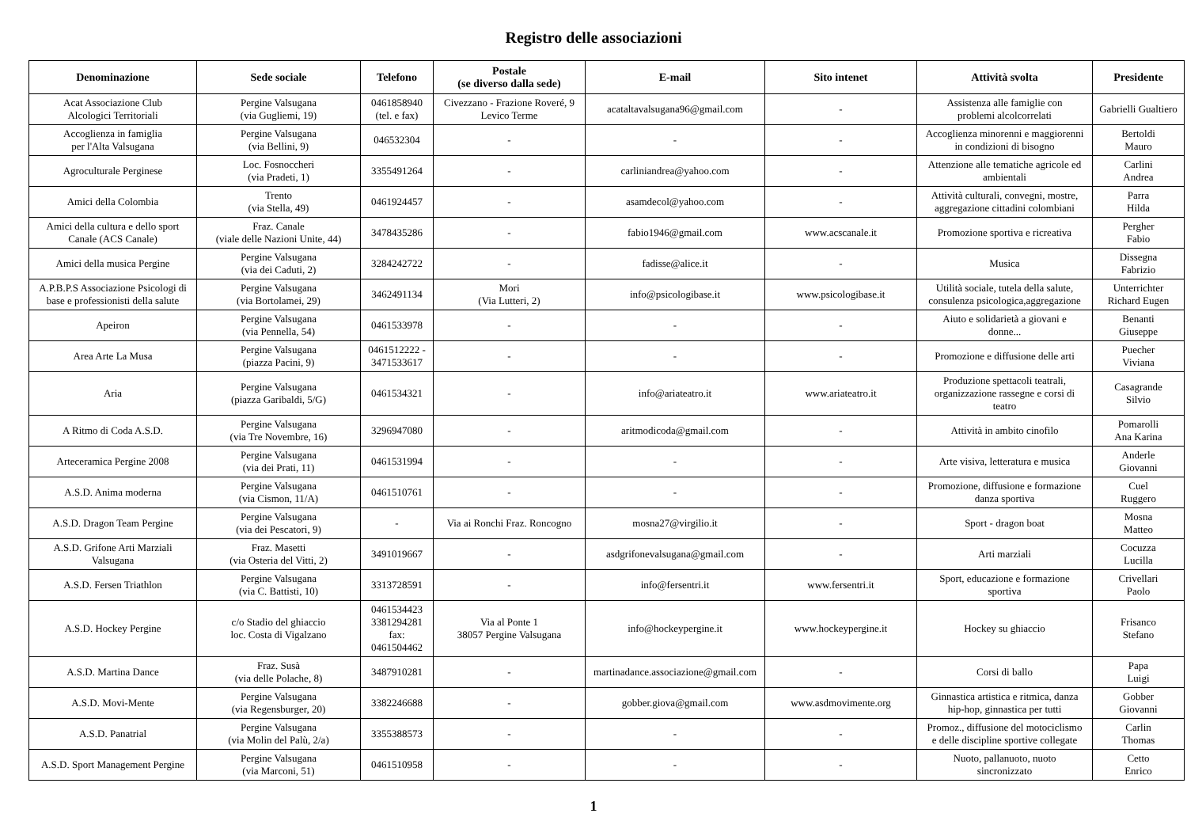Registro delle associazioni
| Denominazione | Sede sociale | Telefono | Postale (se diverso dalla sede) | E-mail | Sito intenet | Attività svolta | Presidente |
| --- | --- | --- | --- | --- | --- | --- | --- |
| Acat Associazione Club Alcologici Territoriali | Pergine Valsugana (via Gugliemi, 19) | 0461858940 (tel. e fax) | Civezzano - Frazione Roveré, 9 Levico Terme | acataltavalsugana96@gmail.com | - | Assistenza alle famiglie con problemi alcolcorrelati | Gabrielli Gualtiero |
| Accoglienza in famiglia per l'Alta Valsugana | Pergine Valsugana (via Bellini, 9) | 046532304 | - | - | - | Accoglienza minorenni e maggiorenni in condizioni di bisogno | Bertoldi Mauro |
| Agroculturale Perginese | Loc. Fosnoccheri (via Pradeti, 1) | 3355491264 | - | carliniandrea@yahoo.com | - | Attenzione alle tematiche agricole ed ambientali | Carlini Andrea |
| Amici della Colombia | Trento (via Stella, 49) | 0461924457 | - | asamdecol@yahoo.com | - | Attività culturali, convegni, mostre, aggregazione cittadini colombiani | Parra Hilda |
| Amici della cultura e dello sport Canale (ACS Canale) | Fraz. Canale (viale delle Nazioni Unite, 44) | 3478435286 | - | fabio1946@gmail.com | www.acscanale.it | Promozione sportiva e ricreativa | Pergher Fabio |
| Amici della musica Pergine | Pergine Valsugana (via dei Caduti, 2) | 3284242722 | - | fadisse@alice.it | - | Musica | Dissegna Fabrizio |
| A.P.B.P.S Associazione Psicologi di base e professionisti della salute | Pergine Valsugana (via Bortolamei, 29) | 3462491134 | Mori (Via Lutteri, 2) | info@psicologibase.it | www.psicologibase.it | Utilità sociale, tutela della salute, consulenza psicologica,aggregazione | Unterrichter Richard Eugen |
| Apeiron | Pergine Valsugana (via Pennella, 54) | 0461533978 | - | - | - | Aiuto e solidarietà a giovani e donne... | Benanti Giuseppe |
| Area Arte La Musa | Pergine Valsugana (piazza Pacini, 9) | 0461512222 - 3471533617 | - | - | - | Promozione e diffusione delle arti | Puecher Viviana |
| Aria | Pergine Valsugana (piazza Garibaldi, 5/G) | 0461534321 | - | info@ariateatro.it | www.ariateatro.it | Produzione spettacoli teatrali, organizzazione rassegne e corsi di teatro | Casagrande Silvio |
| A Ritmo di Coda A.S.D. | Pergine Valsugana (via Tre Novembre, 16) | 3296947080 | - | aritmodicoda@gmail.com | - | Attività in ambito cinofilo | Pomarolli Ana Karina |
| Arteceramica Pergine 2008 | Pergine Valsugana (via dei Prati, 11) | 0461531994 | - | - | - | Arte visiva, letteratura e musica | Anderle Giovanni |
| A.S.D. Anima moderna | Pergine Valsugana (via Cismon, 11/A) | 0461510761 | - | - | - | Promozione, diffusione e formazione danza sportiva | Cuel Ruggero |
| A.S.D. Dragon Team Pergine | Pergine Valsugana (via dei Pescatori, 9) | - | Via ai Ronchi Fraz. Roncogno | mosna27@virgilio.it | - | Sport - dragon boat | Mosna Matteo |
| A.S.D. Grifone Arti Marziali Valsugana | Fraz. Masetti (via Osteria del Vitti, 2) | 3491019667 | - | asdgrifonevalsugana@gmail.com | - | Arti marziali | Cocuzza Lucilla |
| A.S.D. Fersen Triathlon | Pergine Valsugana (via C. Battisti, 10) | 3313728591 | - | info@fersentri.it | www.fersentri.it | Sport, educazione e formazione sportiva | Crivellari Paolo |
| A.S.D. Hockey Pergine | c/o Stadio del ghiaccio loc. Costa di Vigalzano | 0461534423 3381294281 fax: 0461504462 | Via al Ponte 1 38057 Pergine Valsugana | info@hockeypergine.it | www.hockeypergine.it | Hockey su ghiaccio | Frisanco Stefano |
| A.S.D. Martina Dance | Fraz. Susà (via delle Polache, 8) | 3487910281 | - | martinadance.associazione@gmail.com | - | Corsi di ballo | Papa Luigi |
| A.S.D. Movi-Mente | Pergine Valsugana (via Regensburger, 20) | 3382246688 | - | gobber.giova@gmail.com | www.asdmovimente.org | Ginnastica artistica e ritmica, danza hip-hop, ginnastica per tutti | Gobber Giovanni |
| A.S.D. Panatrial | Pergine Valsugana (via Molin del Palù, 2/a) | 3355388573 | - | - | - | Promoz., diffusione del motociclismo e delle discipline sportive collegate | Carlin Thomas |
| A.S.D. Sport Management Pergine | Pergine Valsugana (via Marconi, 51) | 0461510958 | - | - | - | Nuoto, pallanuoto, nuoto sincronizzato | Cetto Enrico |
1